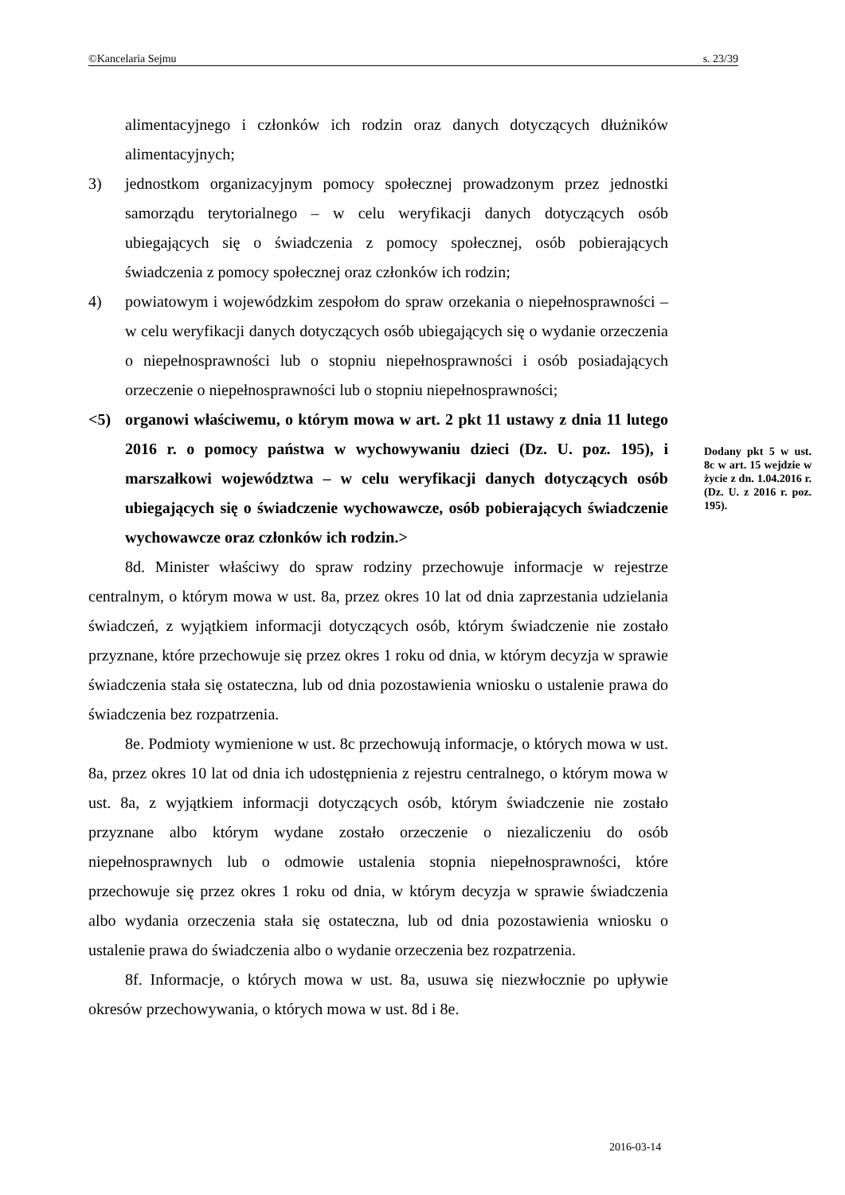©Kancelaria Sejmu s. 23/39
alimentacyjnego i członków ich rodzin oraz danych dotyczących dłużników alimentacyjnych;
3) jednostkom organizacyjnym pomocy społecznej prowadzonym przez jednostki samorządu terytorialnego – w celu weryfikacji danych dotyczących osób ubiegających się o świadczenia z pomocy społecznej, osób pobierających świadczenia z pomocy społecznej oraz członków ich rodzin;
4) powiatowym i wojewódzkim zespołom do spraw orzekania o niepełnosprawności – w celu weryfikacji danych dotyczących osób ubiegających się o wydanie orzeczenia o niepełnosprawności lub o stopniu niepełnosprawności i osób posiadających orzeczenie o niepełnosprawności lub o stopniu niepełnosprawności;
<5) organowi właściwemu, o którym mowa w art. 2 pkt 11 ustawy z dnia 11 lutego 2016 r. o pomocy państwa w wychowywaniu dzieci (Dz. U. poz. 195), i marszałkowi województwa – w celu weryfikacji danych dotyczących osób ubiegających się o świadczenie wychowawcze, osób pobierających świadczenie wychowawcze oraz członków ich rodzin.>
8d. Minister właściwy do spraw rodziny przechowuje informacje w rejestrze centralnym, o którym mowa w ust. 8a, przez okres 10 lat od dnia zaprzestania udzielania świadczeń, z wyjątkiem informacji dotyczących osób, którym świadczenie nie zostało przyznane, które przechowuje się przez okres 1 roku od dnia, w którym decyzja w sprawie świadczenia stała się ostateczna, lub od dnia pozostawienia wniosku o ustalenie prawa do świadczenia bez rozpatrzenia.
8e. Podmioty wymienione w ust. 8c przechowują informacje, o których mowa w ust. 8a, przez okres 10 lat od dnia ich udostępnienia z rejestru centralnego, o którym mowa w ust. 8a, z wyjątkiem informacji dotyczących osób, którym świadczenie nie zostało przyznane albo którym wydane zostało orzeczenie o niezaliczeniu do osób niepełnosprawnych lub o odmowie ustalenia stopnia niepełnosprawności, które przechowuje się przez okres 1 roku od dnia, w którym decyzja w sprawie świadczenia albo wydania orzeczenia stała się ostateczna, lub od dnia pozostawienia wniosku o ustalenie prawa do świadczenia albo o wydanie orzeczenia bez rozpatrzenia.
8f. Informacje, o których mowa w ust. 8a, usuwa się niezwłocznie po upływie okresów przechowywania, o których mowa w ust. 8d i 8e.
Dodany pkt 5 w ust. 8c w art. 15 wejdzie w życie z dn. 1.04.2016 r. (Dz. U. z 2016 r. poz. 195).
2016-03-14